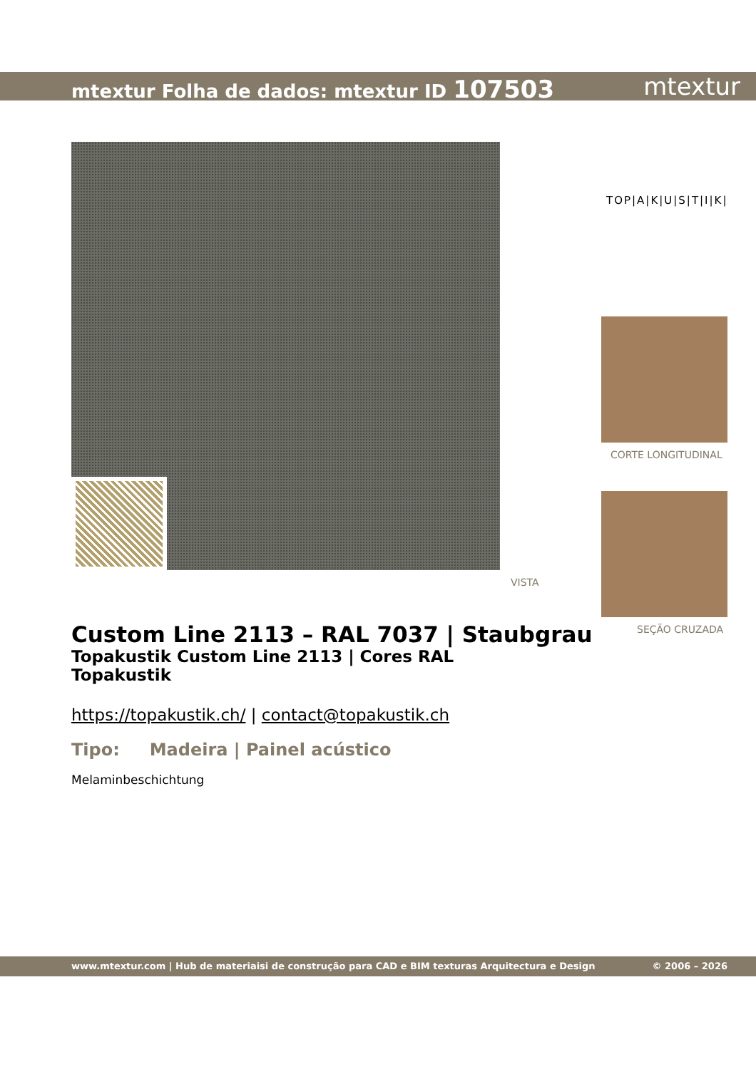mtextur Folha de dados: mtextur ID 107503
mtextur
TOP|A|K|U|S|T|I|K|
CORTE LONGITUDINAL
VISTA
SEÇÃO CRUZADA
Custom Line 2113 – RAL 7037 | Staubgrau
Topakustik Custom Line 2113 | Cores RAL
Topakustik
https://topakustik.ch/ | contact@topakustik.ch
Tipo: Madeira | Painel acústico
Melaminbeschichtung
www.mtextur.com | Hub de materiaisi de construção para CAD e BIM texturas Arquitectura e Design © 2006 – 2026